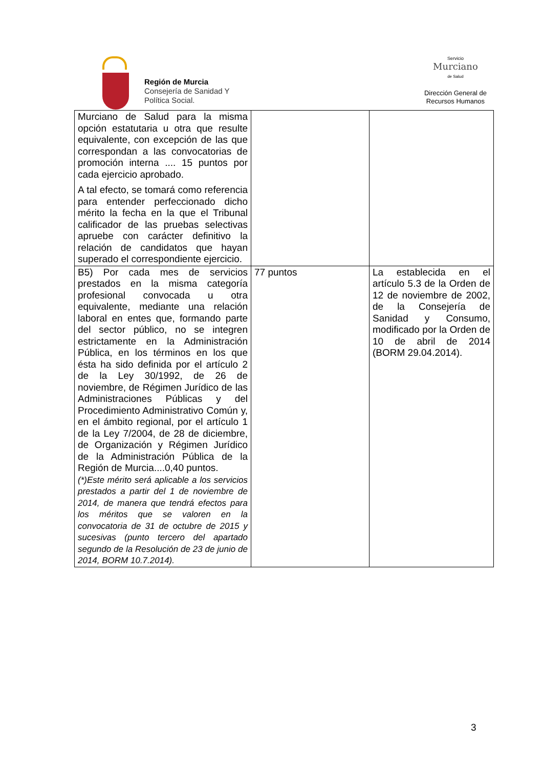Región de Murcia
Consejería de Sanidad Y
Política Social.
Servicio
Murciano
de Salud
Dirección General de
Recursos Humanos
| Murciano de Salud para la misma opción estatutaria u otra que resulte equivalente, con excepción de las que correspondan a las convocatorias de promoción interna .... 15 puntos por cada ejercicio aprobado. A tal efecto, se tomará como referencia para entender perfeccionado dicho mérito la fecha en la que el Tribunal calificador de las pruebas selectivas apruebe con carácter definitivo la relación de candidatos que hayan superado el correspondiente ejercicio. | | |
| B5) Por cada mes de servicios prestados en la misma categoría profesional convocada u otra equivalente, mediante una relación laboral en entes que, formando parte del sector público, no se integren estrictamente en la Administración Pública, en los términos en los que ésta ha sido definida por el artículo 2 de la Ley 30/1992, de 26 de noviembre, de Régimen Jurídico de las Administraciones Públicas y del Procedimiento Administrativo Común y, en el ámbito regional, por el artículo 1 de la Ley 7/2004, de 28 de diciembre, de Organización y Régimen Jurídico de la Administración Pública de la Región de Murcia....0,40 puntos. (*)Este mérito será aplicable a los servicios prestados a partir del 1 de noviembre de 2014, de manera que tendrá efectos para los méritos que se valoren en la convocatoria de 31 de octubre de 2015 y sucesivas (punto tercero del apartado segundo de la Resolución de 23 de junio de 2014, BORM 10.7.2014). | 77 puntos | La establecida en el artículo 5.3 de la Orden de 12 de noviembre de 2002, de la Consejería de Sanidad y Consumo, modificado por la Orden de 10 de abril de 2014 (BORM 29.04.2014). |
3